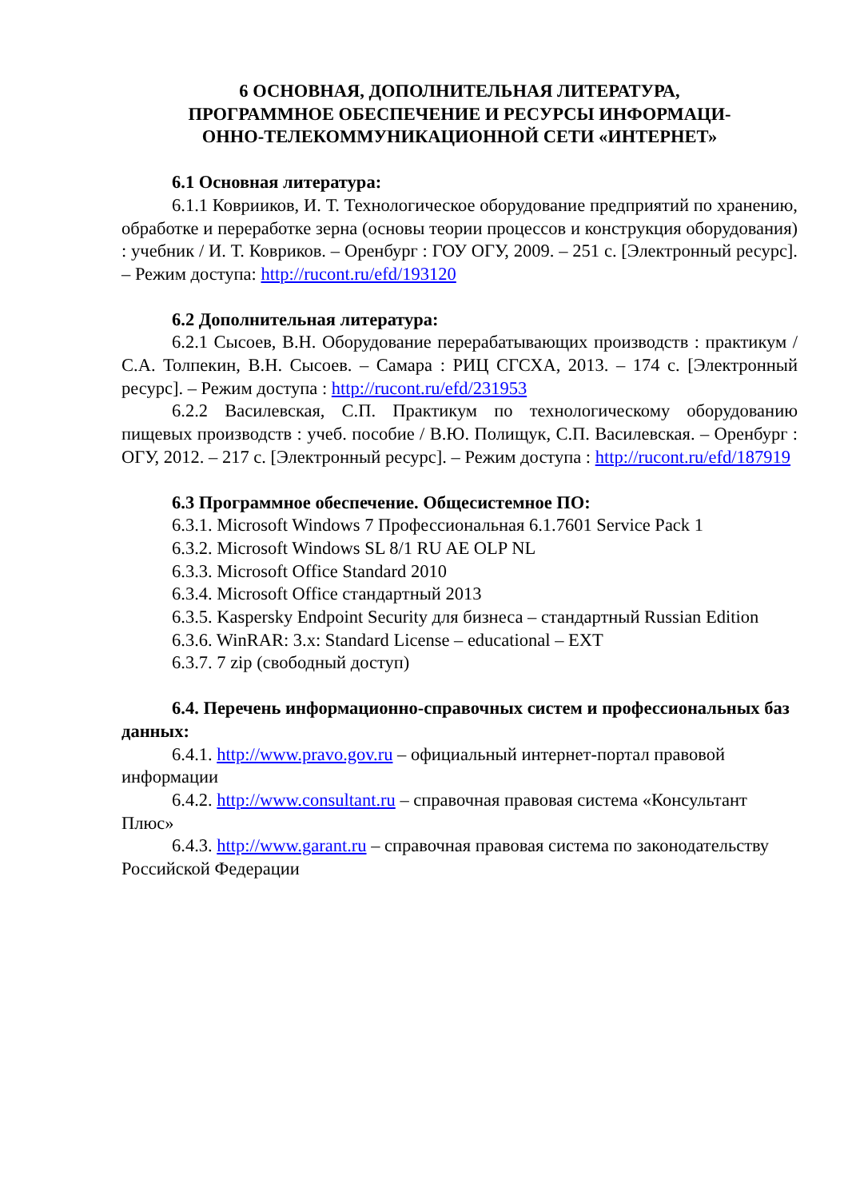6 ОСНОВНАЯ, ДОПОЛНИТЕЛЬНАЯ ЛИТЕРАТУРА,
ПРОГРАММНОЕ ОБЕСПЕЧЕНИЕ И РЕСУРСЫ ИНФОРМАЦИ-
ОННО-ТЕЛЕКОММУНИКАЦИОННОЙ СЕТИ «ИНТЕРНЕТ»
6.1 Основная литература:
6.1.1 Коврииков, И. Т. Технологическое оборудование предприятий по хранению, обработке и переработке зерна (основы теории процессов и конструкция оборудования) : учебник / И. Т. Ковриков. – Оренбург : ГОУ ОГУ, 2009. – 251 с. [Электронный ресурс]. – Режим доступа: http://rucont.ru/efd/193120
6.2 Дополнительная литература:
6.2.1 Сысоев, В.Н. Оборудование перерабатывающих производств : практикум / С.А. Толпекин, В.Н. Сысоев. – Самара : РИЦ СГСХА, 2013. – 174 с. [Электронный ресурс]. – Режим доступа : http://rucont.ru/efd/231953
6.2.2 Василевская, С.П. Практикум по технологическому оборудованию пищевых производств : учеб. пособие / В.Ю. Полищук, С.П. Василевская. – Оренбург : ОГУ, 2012. – 217 с. [Электронный ресурс]. – Режим доступа : http://rucont.ru/efd/187919
6.3 Программное обеспечение. Общесистемное ПО:
6.3.1. Microsoft Windows 7 Профессиональная 6.1.7601 Service Pack 1
6.3.2. Microsoft Windows SL 8/1 RU AE OLP NL
6.3.3. Microsoft Office Standard 2010
6.3.4. Microsoft Office стандартный 2013
6.3.5. Kaspersky Endpoint Security для бизнеса – стандартный Russian Edition
6.3.6. WinRAR: 3.x: Standard License – educational – EXT
6.3.7. 7 zip (свободный доступ)
6.4. Перечень информационно-справочных систем и профессиональных баз данных:
6.4.1. http://www.pravo.gov.ru – официальный интернет-портал правовой информации
6.4.2. http://www.consultant.ru – справочная правовая система «Консультант Плюс»
6.4.3. http://www.garant.ru – справочная правовая система по законодательству Российской Федерации